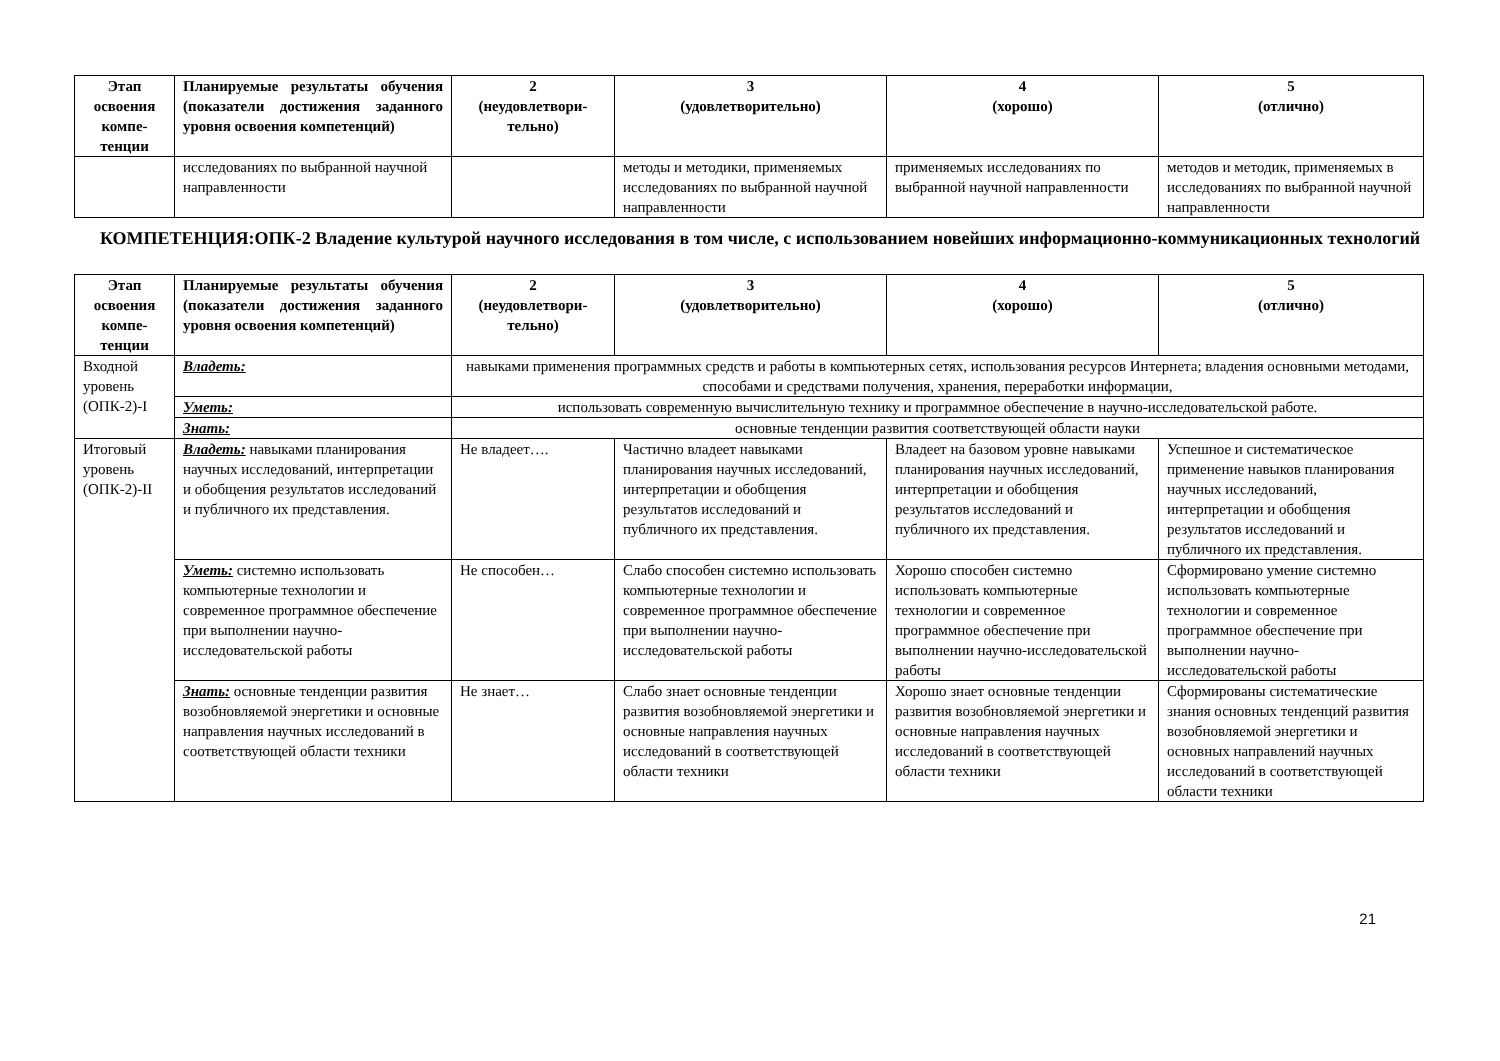| Этап освоения компе-тенции | Планируемые результаты обучения (показатели достижения заданного уровня освоения компетенций) | 2 (неудовлетвори-тельно) | 3 (удовлетворительно) | 4 (хорошо) | 5 (отлично) |
| --- | --- | --- | --- | --- | --- |
| | исследованиях по выбранной научной направленности | | методы и методики, применяемых исследованиях по выбранной научной направленности | применяемых исследованиях по выбранной научной направленности | методов и методик, применяемых в исследованиях по выбранной научной направленности |
КОМПЕТЕНЦИЯ:ОПК-2 Владение культурой научного исследования в том числе, с использованием новейших информационно-коммуникационных технологий
| Этап освоения компе-тенции | Планируемые результаты обучения (показатели достижения заданного уровня освоения компетенций) | 2 (неудовлетвори-тельно) | 3 (удовлетворительно) | 4 (хорошо) | 5 (отлично) |
| --- | --- | --- | --- | --- | --- |
| Входной уровень (ОПК-2)-I | Владеть: | навыками применения программных средств и работы в компьютерных сетях, использования ресурсов Интернета; владения основными методами, способами и средствами получения, хранения, переработки информации, | | | |
| | Уметь: | использовать современную вычислительную технику и программное обеспечение в научно-исследовательской работе. | | | |
| | Знать: | основные тенденции развития соответствующей области науки | | | |
| Итоговый уровень (ОПК-2)-II | Владеть: навыками планирования научных исследований, интерпретации и обобщения результатов исследований и публичного их представления. | Не владеет…. | Частично владеет навыками планирования научных исследований, интерпретации и обобщения результатов исследований и публичного их представления. | Владеет на базовом уровне навыками планирования научных исследований, интерпретации и обобщения результатов исследований и публичного их представления. | Успешное и систематическое применение навыков планирования научных исследований, интерпретации и обобщения результатов исследований и публичного их представления. |
| | Уметь: системно использовать компьютерные технологии и современное программное обеспечение при выполнении научно-исследовательской работы | Не способен… | Слабо способен системно использовать компьютерные технологии и современное программное обеспечение при выполнении научно-исследовательской работы | Хорошо способен системно использовать компьютерные технологии и современное программное обеспечение при выполнении научно-исследовательской работы | Сформировано умение системно использовать компьютерные технологии и современное программное обеспечение при выполнении научно-исследовательской работы |
| | Знать: основные тенденции развития возобновляемой энергетики и основные направления научных исследований в соответствующей области техники | Не знает… | Слабо знает основные тенденции развития возобновляемой энергетики и основные направления научных исследований в соответствующей области техники | Хорошо знает основные тенденции развития возобновляемой энергетики и основные направления научных исследований в соответствующей области техники | Сформированы систематические знания основных тенденций развития возобновляемой энергетики и основных направлений научных исследований в соответствующей области техники |
21